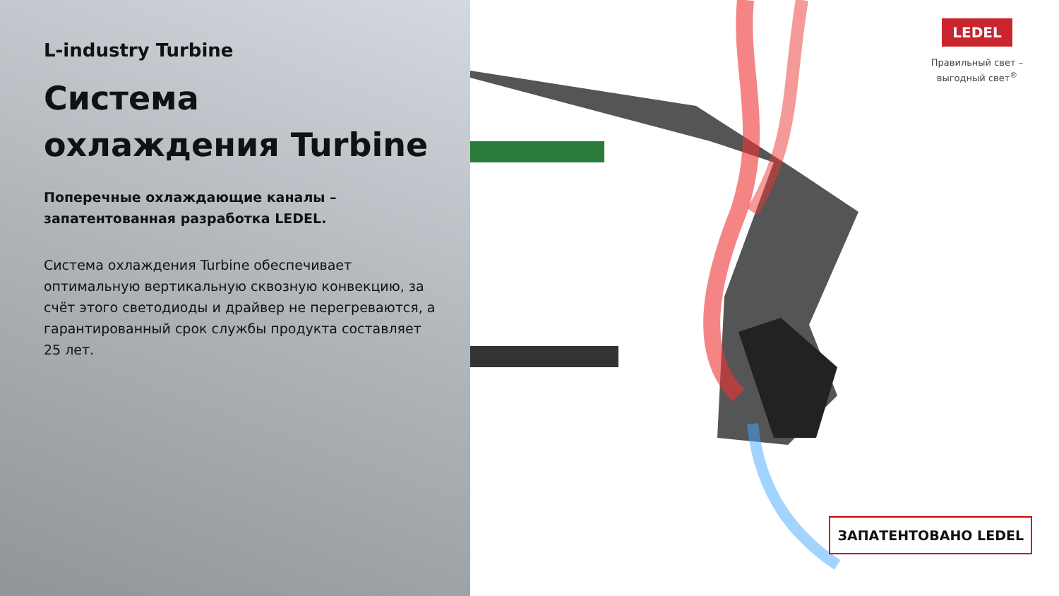L-industry Turbine
Система охлаждения Turbine
Поперечные охлаждающие каналы – запатентованная разработка LEDEL.
Система охлаждения Turbine обеспечивает оптимальную вертикальную сквозную конвекцию, за счёт этого светодиоды и драйвер не перегреваются, а гарантированный срок службы продукта составляет 25 лет.
LEDEL
Правильный свет –
выгодный свет<sup>®</sup>
ЗАПАТЕНТОВАНО LEDEL